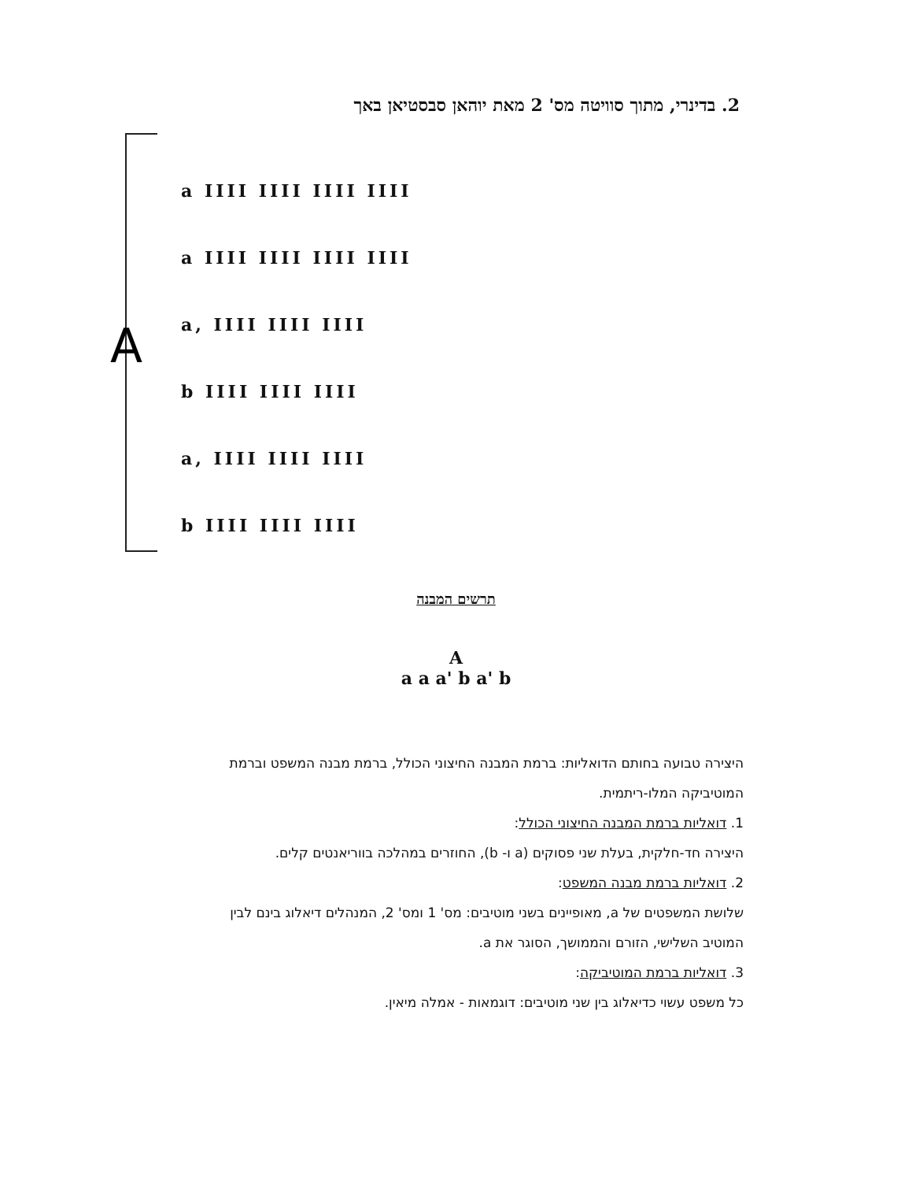2. בדינרי, מתוך סוויטה מס' 2 מאת יוהאן סבסטיאן באך
A
a IIII IIII IIII IIII
a IIII IIII IIII IIII
a, IIII IIII IIII
b IIII IIII IIII
a, IIII IIII IIII
b IIII IIII IIII
תרשים המבנה
A
a a a' b a' b
היצירה טבועה בחותם הדואליות: ברמת המבנה החיצוני הכולל, ברמת מבנה המשפט וברמת המוטיביקה המלו-ריתמית.
1. דואליות ברמת המבנה החיצוני הכולל:
היצירה חד-חלקית, בעלת שני פסוקים (a ו- b), החוזרים במהלכה בווריאנטים קלים.
2. דואליות ברמת מבנה המשפט:
שלושת המשפטים של a, מאופיינים בשני מוטיבים: מס' 1 ומס' 2, המנהלים דיאלוג בינם לבין המוטיב השלישי, הזורם והממושך, הסוגר את a.
3. דואליות ברמת המוטיביקה:
כל משפט עשוי כדיאלוג בין שני מוטיבים: דוגמאות - אמלה מיאין.